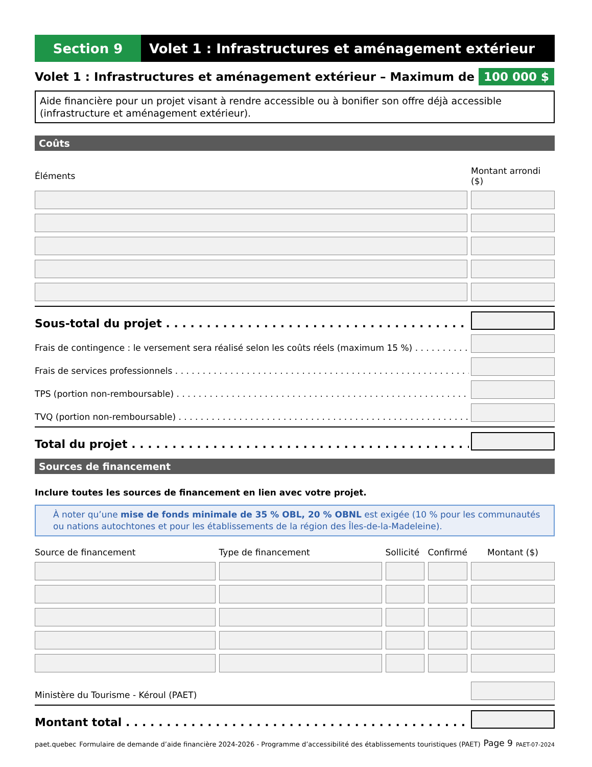Section 9 Volet 1 : Infrastructures et aménagement extérieur
Volet 1 : Infrastructures et aménagement extérieur – Maximum de 100 000 $
Aide financière pour un projet visant à rendre accessible ou à bonifier son offre déjà accessible (infrastructure et aménagement extérieur).
Coûts
| Éléments | Montant arrondi ($) |
| --- | --- |
Sous-total du projet
Frais de contingence : le versement sera réalisé selon les coûts réels (maximum 15 %)
Frais de services professionnels
TPS (portion non-remboursable)
TVQ (portion non-remboursable)
Total du projet
Sources de financement
Inclure toutes les sources de financement en lien avec votre projet.
À noter qu’une mise de fonds minimale de 35 % OBL, 20 % OBNL est exigée (10 % pour les communautés ou nations autochtones et pour les établissements de la région des Îles-de-la-Madeleine).
| Source de financement | Type de financement | Sollicité | Confirmé | Montant ($) |
| --- | --- | --- | --- | --- |
Ministère du Tourisme - Kéroul (PAET)
Montant total
paet.quebec Formulaire de demande d’aide financière 2024-2026 - Programme d’accessibilité des établissements touristiques (PAET) Page 9 PAET-07-2024